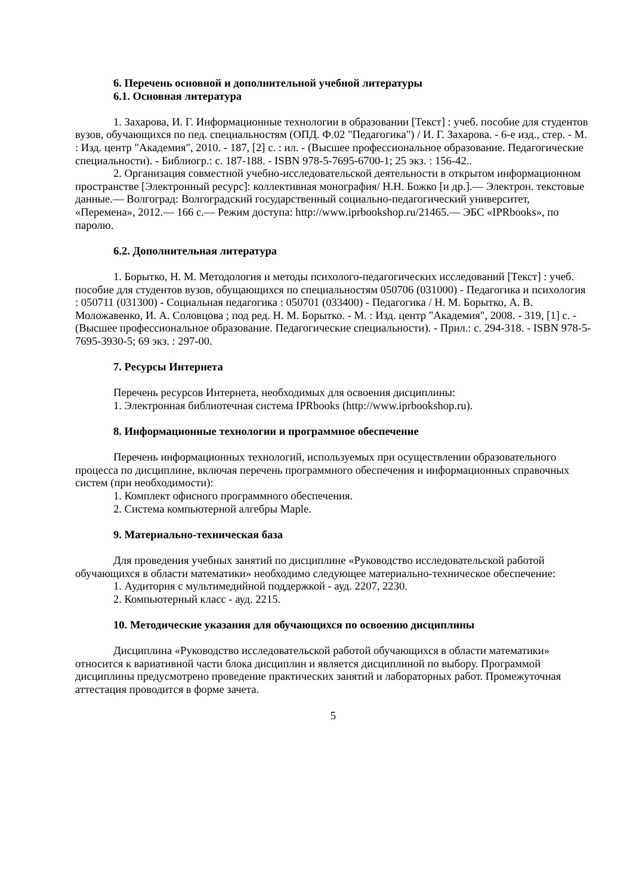6. Перечень основной и дополнительной учебной литературы
6.1. Основная литература
1. Захарова, И. Г. Информационные технологии в образовании [Текст] : учеб. пособие для студентов вузов, обучающихся по пед. специальностям (ОПД. Ф.02 "Педагогика") / И. Г. Захарова. - 6-е изд., стер. - М. : Изд. центр "Академия", 2010. - 187, [2] с. : ил. - (Высшее профессиональное образование. Педагогические специальности). - Библиогр.: с. 187-188. - ISBN 978-5-7695-6700-1; 25 экз. : 156-42..
2. Организация совместной учебно-исследовательской деятельности в открытом информационном пространстве [Электронный ресурс]: коллективная монография/ Н.Н. Божко [и др.].— Электрон. текстовые данные.— Волгоград: Волгоградский государственный социально-педагогический университет, «Перемена», 2012.— 166 c.— Режим доступа: http://www.iprbookshop.ru/21465.— ЭБС «IPRbooks», по паролю.
6.2. Дополнительная литература
1. Борытко, Н. М. Методология и методы психолого-педагогических исследований [Текст] : учеб. пособие для студентов вузов, обущающихся по специальностям 050706 (031000) - Педагогика и психология : 050711 (031300) - Социальная педагогика : 050701 (033400) - Педагогика / Н. М. Борытко, А. В. Моложавенко, И. А. Соловцова ; под ред. Н. М. Борытко. - М. : Изд. центр "Академия", 2008. - 319, [1] с. - (Высшее профессиональное образование. Педагогические специальности). - Прил.: с. 294-318. - ISBN 978-5-7695-3930-5; 69 экз. : 297-00.
7. Ресурсы Интернета
Перечень ресурсов Интернета, необходимых для освоения дисциплины:
1. Электронная библиотечная система IPRbooks (http://www.iprbookshop.ru).
8. Информационные технологии и программное обеспечение
Перечень информационных технологий, используемых при осуществлении образовательного процесса по дисциплине, включая перечень программного обеспечения и информационных справочных систем (при необходимости):
1. Комплект офисного программного обеспечения.
2. Система компьютерной алгебры Maple.
9. Материально-техническая база
Для проведения учебных занятий по дисциплине «Руководство исследовательской работой обучающихся в области математики» необходимо следующее материально-техническое обеспечение:
1. Аудитория с мультимедийной поддержкой - ауд. 2207, 2230.
2. Компьютерный класс - ауд. 2215.
10. Методические указания для обучающихся по освоению дисциплины
Дисциплина «Руководство исследовательской работой обучающихся в области математики» относится к вариативной части блока дисциплин и является дисциплиной по выбору. Программой дисциплины предусмотрено проведение практических занятий и лабораторных работ. Промежуточная аттестация проводится в форме зачета.
5